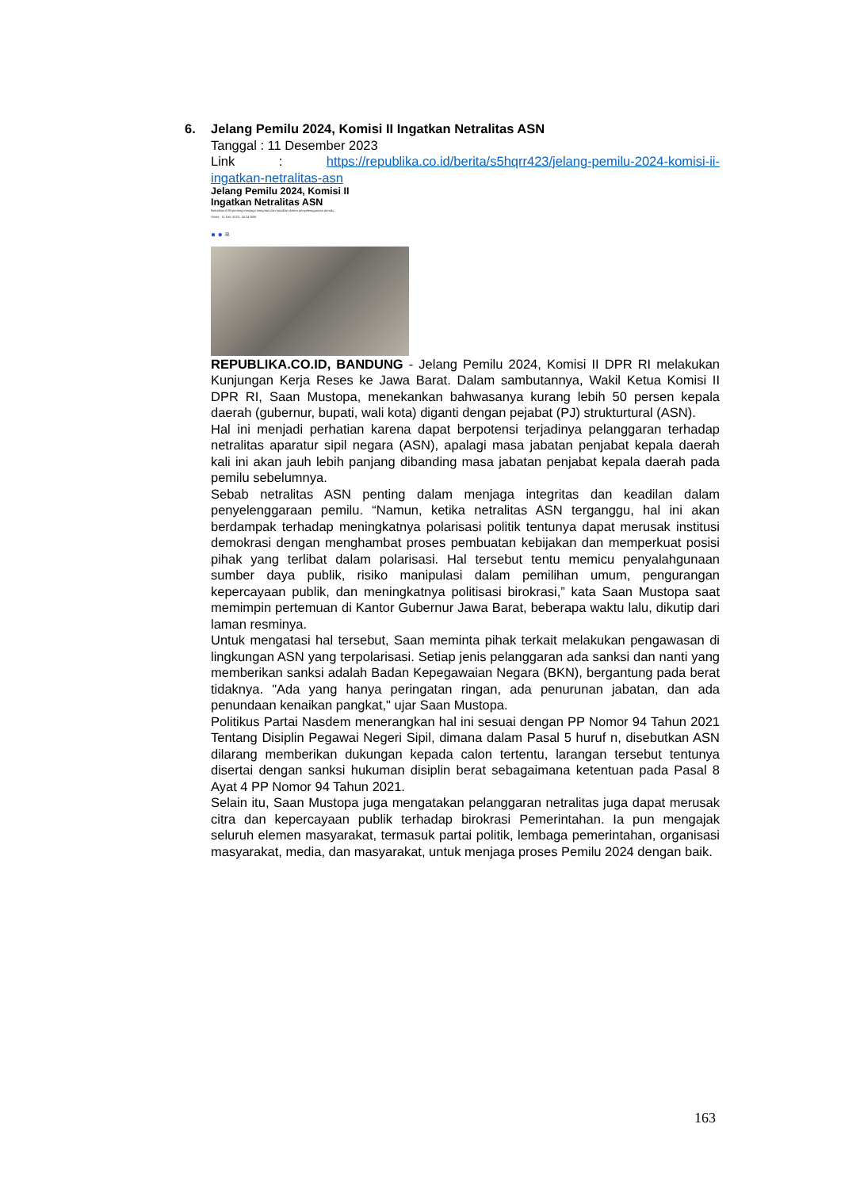6. Jelang Pemilu 2024, Komisi II Ingatkan Netralitas ASN
Tanggal : 11 Desember 2023
Link : https://republika.co.id/berita/s5hqrr423/jelang-pemilu-2024-komisi-ii-ingatkan-netralitas-asn
Jelang Pemilu 2024, Komisi II
Ingatkan Netralitas ASN
Netralitas ASN penting menjaga integritas dan keadilan dalam penyelenggaraan pemilu.
Senin , 11 Dec 2023, 14:14 WIB
● ● ≡
REPUBLIKA.CO.ID, BANDUNG - Jelang Pemilu 2024, Komisi II DPR RI melakukan Kunjungan Kerja Reses ke Jawa Barat. Dalam sambutannya, Wakil Ketua Komisi II DPR RI, Saan Mustopa, menekankan bahwasanya kurang lebih 50 persen kepala daerah (gubernur, bupati, wali kota) diganti dengan pejabat (PJ) strukturtural (ASN).
Hal ini menjadi perhatian karena dapat berpotensi terjadinya pelanggaran terhadap netralitas aparatur sipil negara (ASN), apalagi masa jabatan penjabat kepala daerah kali ini akan jauh lebih panjang dibanding masa jabatan penjabat kepala daerah pada pemilu sebelumnya.
Sebab netralitas ASN penting dalam menjaga integritas dan keadilan dalam penyelenggaraan pemilu. “Namun, ketika netralitas ASN terganggu, hal ini akan berdampak terhadap meningkatnya polarisasi politik tentunya dapat merusak institusi demokrasi dengan menghambat proses pembuatan kebijakan dan memperkuat posisi pihak yang terlibat dalam polarisasi. Hal tersebut tentu memicu penyalahgunaan sumber daya publik, risiko manipulasi dalam pemilihan umum, pengurangan kepercayaan publik, dan meningkatnya politisasi birokrasi,” kata Saan Mustopa saat memimpin pertemuan di Kantor Gubernur Jawa Barat, beberapa waktu lalu, dikutip dari laman resminya.
Untuk mengatasi hal tersebut, Saan meminta pihak terkait melakukan pengawasan di lingkungan ASN yang terpolarisasi. Setiap jenis pelanggaran ada sanksi dan nanti yang memberikan sanksi adalah Badan Kepegawaian Negara (BKN), bergantung pada berat tidaknya. "Ada yang hanya peringatan ringan, ada penurunan jabatan, dan ada penundaan kenaikan pangkat," ujar Saan Mustopa.
Politikus Partai Nasdem menerangkan hal ini sesuai dengan PP Nomor 94 Tahun 2021 Tentang Disiplin Pegawai Negeri Sipil, dimana dalam Pasal 5 huruf n, disebutkan ASN dilarang memberikan dukungan kepada calon tertentu, larangan tersebut tentunya disertai dengan sanksi hukuman disiplin berat sebagaimana ketentuan pada Pasal 8 Ayat 4 PP Nomor 94 Tahun 2021.
Selain itu, Saan Mustopa juga mengatakan pelanggaran netralitas juga dapat merusak citra dan kepercayaan publik terhadap birokrasi Pemerintahan. Ia pun mengajak seluruh elemen masyarakat, termasuk partai politik, lembaga pemerintahan, organisasi masyarakat, media, dan masyarakat, untuk menjaga proses Pemilu 2024 dengan baik.
163